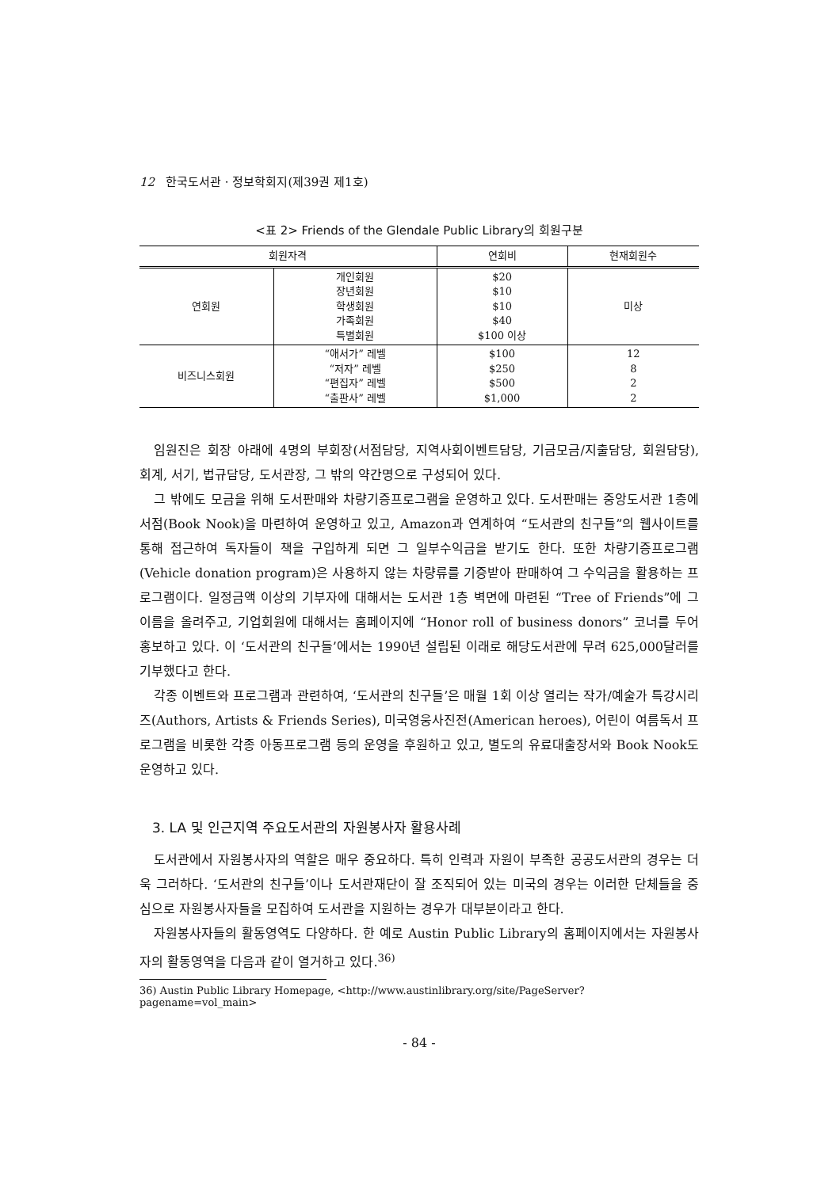12 한국도서관 · 정보학회지(제39권 제1호)
<표 2> Friends of the Glendale Public Library의 회원구분
| 회원자격 | | 연회비 | 현재회원수 |
| --- | --- | --- | --- |
| 연회원 | 개인회원 장년회원 학생회원 가족회원 특별회원 | $20 $10 $10 $40 $100 이상 | 미상 |
| 비즈니스회원 | “애서가” 레벨 “저자” 레벨 “편집자” 레벨 “출판사” 레벨 | $100 $250 $500 $1,000 | 12 8 2 2 |
임원진은 회장 아래에 4명의 부회장(서점담당, 지역사회이벤트담당, 기금모금/지출담당, 회원담당), 회계, 서기, 법규담당, 도서관장, 그 밖의 약간명으로 구성되어 있다.
그 밖에도 모금을 위해 도서판매와 차량기증프로그램을 운영하고 있다. 도서판매는 중앙도서관 1층에 서점(Book Nook)을 마련하여 운영하고 있고, Amazon과 연계하여 “도서관의 친구들”의 웹사이트를 통해 접근하여 독자들이 책을 구입하게 되면 그 일부수익금을 받기도 한다. 또한 차량기증프로그램(Vehicle donation program)은 사용하지 않는 차량류를 기증받아 판매하여 그 수익금을 활용하는 프로그램이다. 일정금액 이상의 기부자에 대해서는 도서관 1층 벽면에 마련된 “Tree of Friends”에 그 이름을 올려주고, 기업회원에 대해서는 홈페이지에 “Honor roll of business donors” 코너를 두어 홍보하고 있다. 이 ‘도서관의 친구들’에서는 1990년 설립된 이래로 해당도서관에 무려 625,000달러를 기부했다고 한다.
각종 이벤트와 프로그램과 관련하여, ‘도서관의 친구들’은 매월 1회 이상 열리는 작가/예술가 특강시리즈(Authors, Artists & Friends Series), 미국영웅사진전(American heroes), 어린이 여름독서 프로그램을 비롯한 각종 아동프로그램 등의 운영을 후원하고 있고, 별도의 유료대출장서와 Book Nook도 운영하고 있다.
3. LA 및 인근지역 주요도서관의 자원봉사자 활용사례
도서관에서 자원봉사자의 역할은 매우 중요하다. 특히 인력과 자원이 부족한 공공도서관의 경우는 더욱 그러하다. ‘도서관의 친구들’이나 도서관재단이 잘 조직되어 있는 미국의 경우는 이러한 단체들을 중심으로 자원봉사자들을 모집하여 도서관을 지원하는 경우가 대부분이라고 한다.
자원봉사자들의 활동영역도 다양하다. 한 예로 Austin Public Library의 홈페이지에서는 자원봉사자의 활동영역을 다음과 같이 열거하고 있다.<sup>36)</sup>
36) Austin Public Library Homepage, <http://www.austinlibrary.org/site/PageServer?pagename=vol_main>
- 84 -